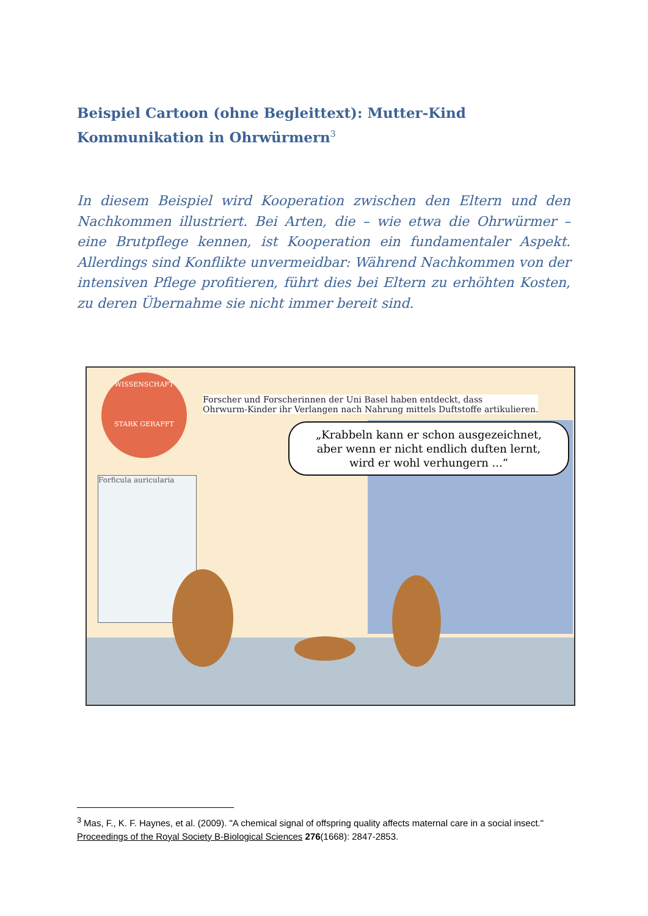Beispiel Cartoon (ohne Begleittext): Mutter-Kind Kommunikation in Ohrwürmern<sup>3</sup>
In diesem Beispiel wird Kooperation zwischen den Eltern und den Nachkommen illustriert. Bei Arten, die – wie etwa die Ohrwürmer – eine Brutpflege kennen, ist Kooperation ein fundamentaler Aspekt. Allerdings sind Konflikte unvermeidbar: Während Nachkommen von der intensiven Pflege profitieren, führt dies bei Eltern zu erhöhten Kosten, zu deren Übernahme sie nicht immer bereit sind.
WISSENSCHAFT
STARK GERAFFT
Forficula auricularia
Forscher und Forscherinnen der Uni Basel haben entdeckt, dass
Ohrwurm-Kinder ihr Verlangen nach Nahrung mittels Duftstoffe artikulieren.
„Krabbeln kann er schon ausgezeichnet,
aber wenn er nicht endlich duften lernt,
wird er wohl verhungern ...“
<sup>3</sup> Mas, F., K. F. Haynes, et al. (2009). "A chemical signal of offspring quality affects maternal care in a social insect." Proceedings of the Royal Society B-Biological Sciences 276(1668): 2847-2853.